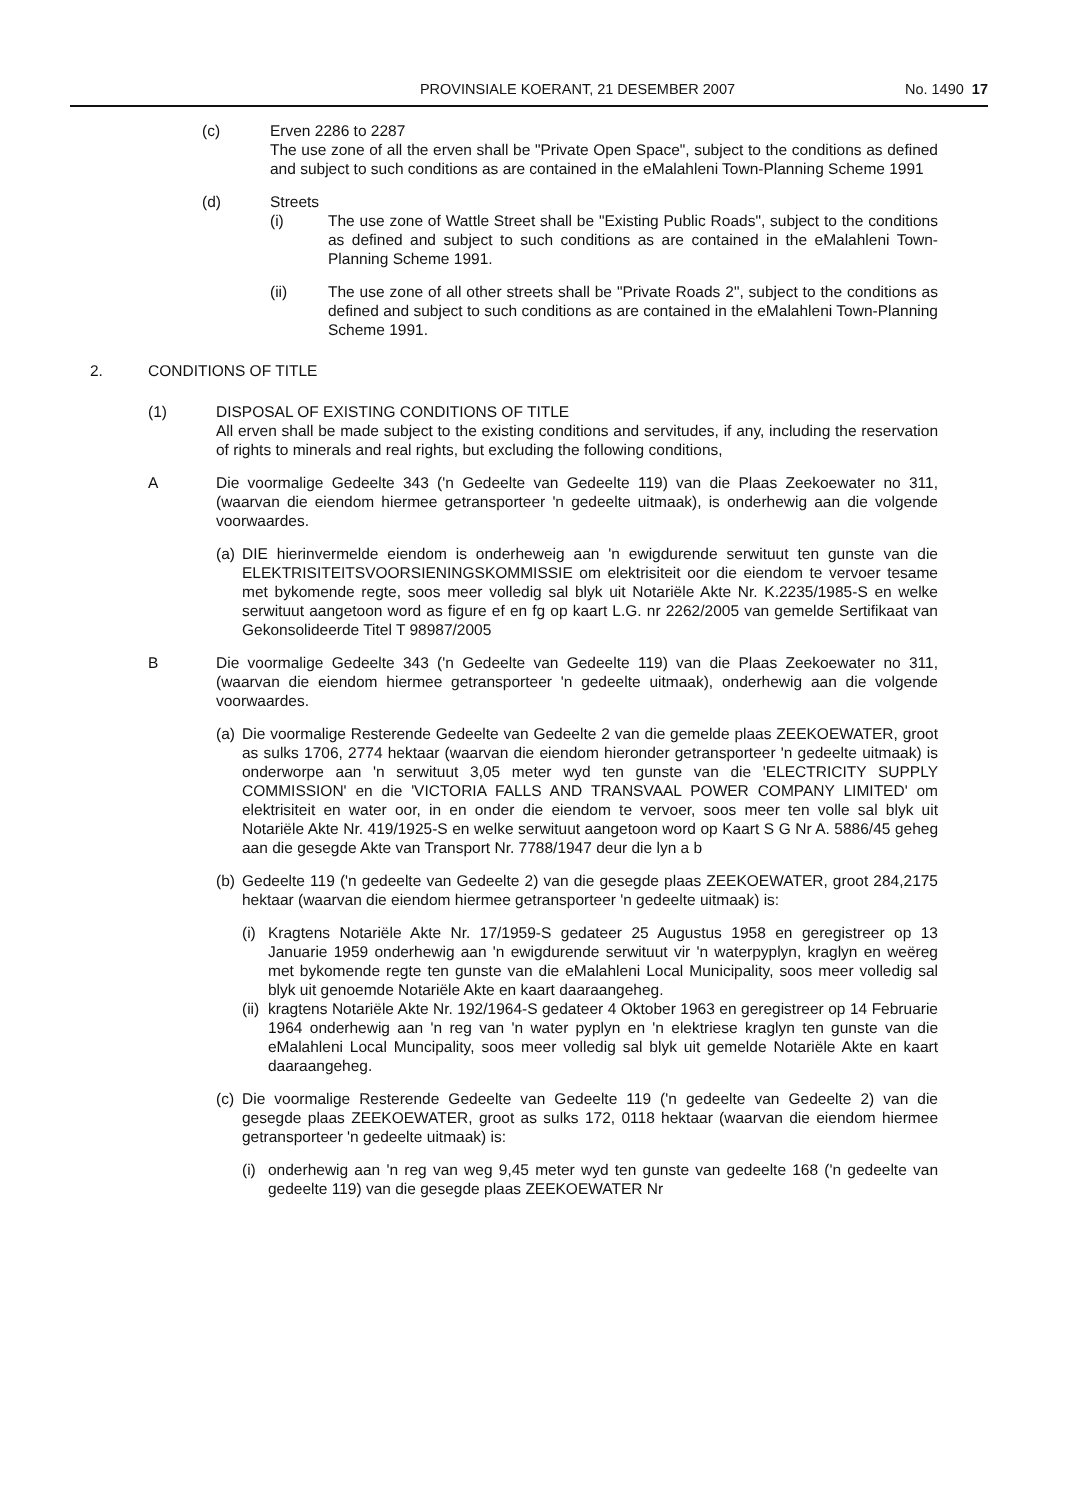PROVINSIALE KOERANT, 21 DESEMBER 2007 No. 1490 17
(c) Erven 2286 to 2287
The use zone of all the erven shall be "Private Open Space", subject to the conditions as defined and subject to such conditions as are contained in the eMalahleni Town-Planning Scheme 1991
(d) Streets
(i) The use zone of Wattle Street shall be "Existing Public Roads", subject to the conditions as defined and subject to such conditions as are contained in the eMalahleni Town-Planning Scheme 1991.
(ii) The use zone of all other streets shall be "Private Roads 2", subject to the conditions as defined and subject to such conditions as are contained in the eMalahleni Town-Planning Scheme 1991.
2. CONDITIONS OF TITLE
(1) DISPOSAL OF EXISTING CONDITIONS OF TITLE
All erven shall be made subject to the existing conditions and servitudes, if any, including the reservation of rights to minerals and real rights, but excluding the following conditions,
A Die voormalige Gedeelte 343 ('n Gedeelte van Gedeelte 119) van die Plaas Zeekoewater no 311, (waarvan die eiendom hiermee getransporteer 'n gedeelte uitmaak), is onderhewig aan die volgende voorwaardes.
(a)
DIE hierinvermelde eiendom is onderheweig aan 'n ewigdurende serwituut ten gunste van die ELEKTRISITEITSVOORSIENINGSKOMMISSIE om elektrisiteit oor die eiendom te vervoer tesame met bykomende regte, soos meer volledig sal blyk uit Notariële Akte Nr. K.2235/1985-S en welke serwituut aangetoon word as figure ef en fg op kaart L.G. nr 2262/2005 van gemelde Sertifikaat van Gekonsolideerde Titel T 98987/2005
B Die voormalige Gedeelte 343 ('n Gedeelte van Gedeelte 119) van die Plaas Zeekoewater no 311, (waarvan die eiendom hiermee getransporteer 'n gedeelte uitmaak), onderhewig aan die volgende voorwaardes.
(a)
Die voormalige Resterende Gedeelte van Gedeelte 2 van die gemelde plaas ZEEKOEWATER, groot as sulks 1706, 2774 hektaar (waarvan die eiendom hieronder getransporteer 'n gedeelte uitmaak) is onderworpe aan 'n serwituut 3,05 meter wyd ten gunste van die 'ELECTRICITY SUPPLY COMMISSION' en die 'VICTORIA FALLS AND TRANSVAAL POWER COMPANY LIMITED' om elektrisiteit en water oor, in en onder die eiendom te vervoer, soos meer ten volle sal blyk uit Notariële Akte Nr. 419/1925-S en welke serwituut aangetoon word op Kaart S G Nr A. 5886/45 geheg aan die gesegde Akte van Transport Nr. 7788/1947 deur die lyn a b
(b)
Gedeelte 119 ('n gedeelte van Gedeelte 2) van die gesegde plaas ZEEKOEWATER, groot 284,2175 hektaar (waarvan die eiendom hiermee getransporteer 'n gedeelte uitmaak) is:
(i)
Kragtens Notariële Akte Nr. 17/1959-S gedateer 25 Augustus 1958 en geregistreer op 13 Januarie 1959 onderhewig aan 'n ewigdurende serwituut vir 'n waterpyplyn, kraglyn en weëreg met bykomende regte ten gunste van die eMalahleni Local Municipality, soos meer volledig sal blyk uit genoemde Notariële Akte en kaart daaraangeheg.
(ii)
kragtens Notariële Akte Nr. 192/1964-S gedateer 4 Oktober 1963 en geregistreer op 14 Februarie 1964 onderhewig aan 'n reg van 'n water pyplyn en 'n elektriese kraglyn ten gunste van die eMalahleni Local Muncipality, soos meer volledig sal blyk uit gemelde Notariële Akte en kaart daaraangeheg.
(c)
Die voormalige Resterende Gedeelte van Gedeelte 119 ('n gedeelte van Gedeelte 2) van die gesegde plaas ZEEKOEWATER, groot as sulks 172, 0118 hektaar (waarvan die eiendom hiermee getransporteer 'n gedeelte uitmaak) is:
(i)
onderhewig aan 'n reg van weg 9,45 meter wyd ten gunste van gedeelte 168 ('n gedeelte van gedeelte 119) van die gesegde plaas ZEEKOEWATER Nr